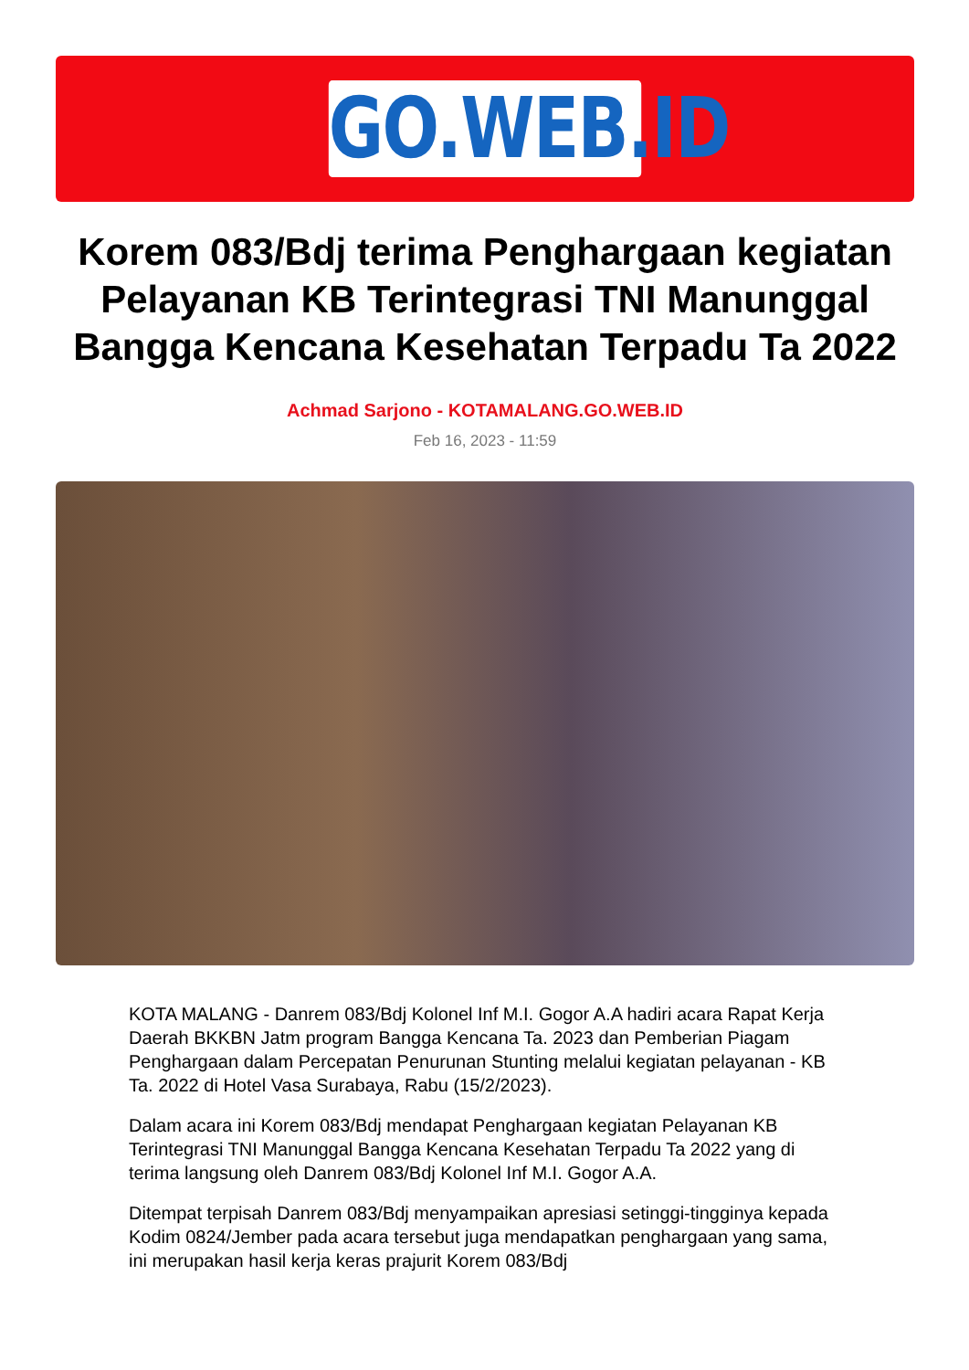GO.WEB.ID
Korem 083/Bdj terima Penghargaan kegiatan Pelayanan KB Terintegrasi TNI Manunggal Bangga Kencana Kesehatan Terpadu Ta 2022
Achmad Sarjono - KOTAMALANG.GO.WEB.ID
Feb 16, 2023 - 11:59
KOTA MALANG - Danrem 083/Bdj Kolonel Inf M.I. Gogor A.A hadiri acara Rapat Kerja Daerah BKKBN Jatm program Bangga Kencana Ta. 2023 dan Pemberian Piagam Penghargaan dalam Percepatan Penurunan Stunting melalui kegiatan pelayanan - KB Ta. 2022 di Hotel Vasa Surabaya, Rabu (15/2/2023).
Dalam acara ini Korem 083/Bdj mendapat Penghargaan kegiatan Pelayanan KB Terintegrasi TNI Manunggal Bangga Kencana Kesehatan Terpadu Ta 2022 yang di terima langsung oleh Danrem 083/Bdj Kolonel Inf M.I. Gogor A.A.
Ditempat terpisah Danrem 083/Bdj menyampaikan apresiasi setinggi-tingginya kepada Kodim 0824/Jember pada acara tersebut juga mendapatkan penghargaan yang sama, ini merupakan hasil kerja keras prajurit Korem 083/Bdj